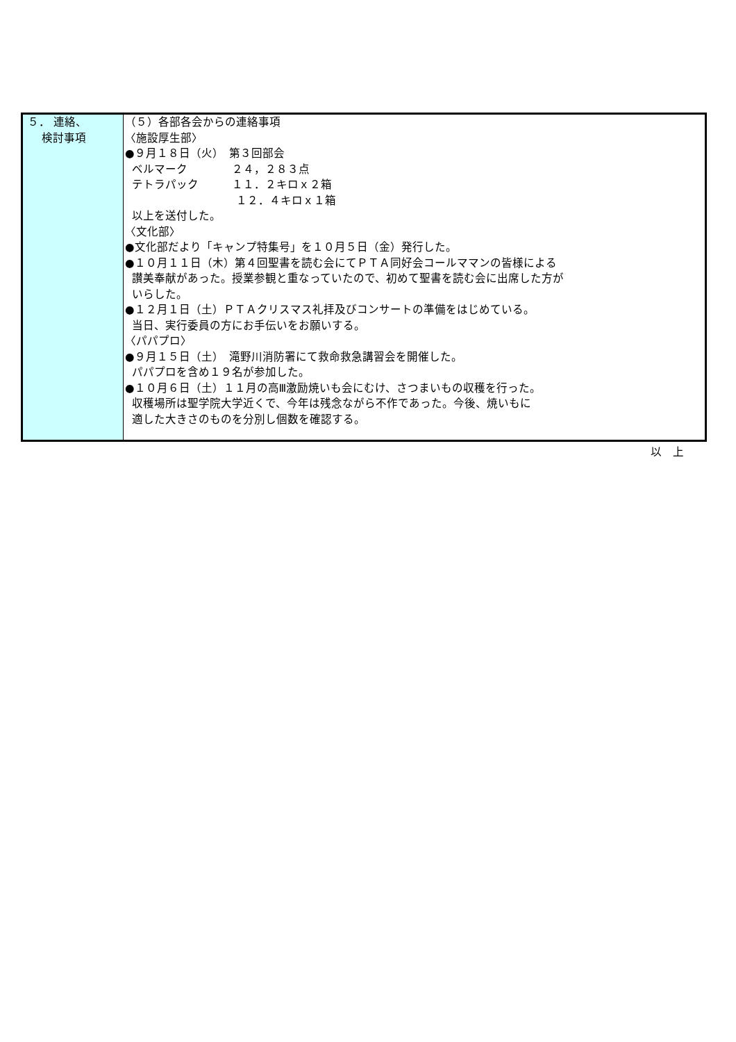| ５． 連絡、 検討事項 | （５）各部各会からの連絡事項 〈施設厚生部〉 ●９月１８日（火） 第３回部会 ベルマーク ２４，２８３点 テトラパック １１．２キロｘ２箱 １２．４キロｘ１箱 以上を送付した。 〈文化部〉 ●文化部だより「キャンプ特集号」を１０月５日（金）発行した。 ●１０月１１日（木）第４回聖書を読む会にてＰＴＡ同好会コールママンの皆様による 讃美奉献があった。授業参観と重なっていたので、初めて聖書を読む会に出席した方が いらした。 ●１２月１日（土）ＰＴＡクリスマス礼拝及びコンサートの準備をはじめている。 当日、実行委員の方にお手伝いをお願いする。 〈パパプロ〉 ●９月１５日（土） 滝野川消防署にて救命救急講習会を開催した。 パパプロを含め１９名が参加した。 ●１０月６日（土）１１月の高Ⅲ激励焼いも会にむけ、さつまいもの収穫を行った。 収穫場所は聖学院大学近くで、今年は残念ながら不作であった。今後、焼いもに 適した大きさのものを分別し個数を確認する。 |
以　上